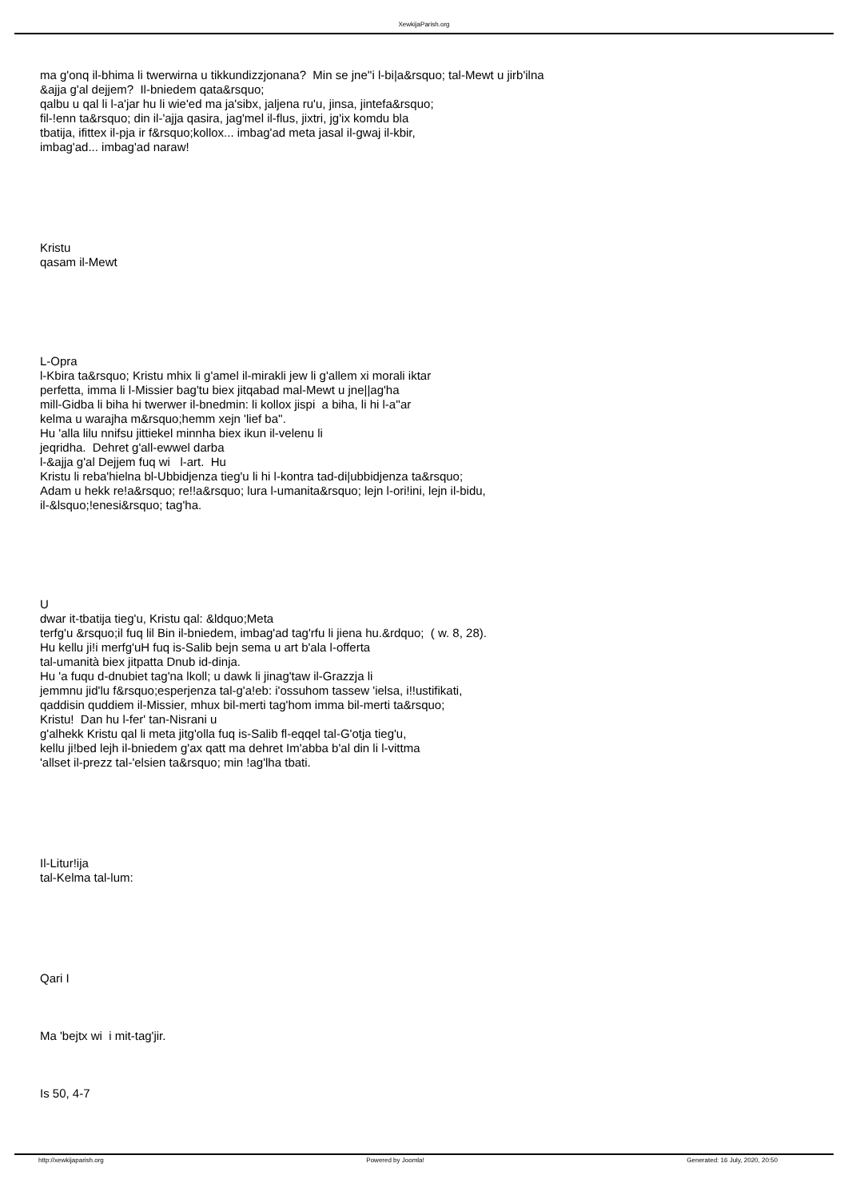XewkijaParish.org
ma g'onq il-bhima li twerwirna u tikkundizzjonana? Min se jne''i l-bi|a&rsquo; tal-Mewt u jirb'ilna
&ajja g'al dejjem? Il-bniedem qata&rsquo;
qalbu u qal li l-a'jar hu li wie'ed ma ja'sibx, jaljena ru'u, jinsa, jintefa&rsquo;
fil-!enn ta&rsquo; din il-'ajja qasira, jag'mel il-flus, jixtri, jg'ix komdu bla
tbatija, ifittex il-pja ir f&rsquo;kollox... imbag'ad meta jasal il-gwaj il-kbir,
imbag'ad... imbag'ad naraw!
Kristu
qasam il-Mewt
L-Opra
l-Kbira ta&rsquo; Kristu mhix li g'amel il-mirakli jew li g'allem xi morali iktar
perfetta, imma li l-Missier bag'tu biex jitqabad mal-Mewt u jne||ag'ha
mill-Gidba li biha hi twerwer il-bnedmin: li kollox jispi a biha, li hi l-a''ar
kelma u warajha m&rsquo;hemm xejn 'lief ba''.
Hu 'alla lilu nnifsu jittiekel minnha biex ikun il-velenu li
jeqridha. Dehret g'all-ewwel darba
l-&ajja g'al Dejjem fuq wi l-art. Hu
Kristu li reba'hielna bl-Ubbidjenza tieg'u li hi l-kontra tad-di|ubbidjenza ta&rsquo;
Adam u hekk re!a&rsquo; re!!a&rsquo; lura l-umanita&rsquo; lejn l-ori!ini, lejn il-bidu,
il-&lsquo;!enesi&rsquo; tag'ha.
U
dwar it-tbatija tieg'u, Kristu qal: &ldquo;Meta
terfg'u &rsquo;il fuq lil Bin il-bniedem, imbag'ad tag'rfu li jiena hu.&rdquo; ( w. 8, 28).
Hu kellu ji!i merfg'uH fuq is-Salib bejn sema u art b'ala l-offerta
tal-umanità biex jitpatta Dnub id-dinja.
Hu 'a fuqu d-dnubiet tag'na lkoll; u dawk li jinag'taw il-Grazzja li
jemmnu jid'lu f&rsquo;esperjenza tal-g'a!eb: i'ossuhom tassew 'ielsa, i!!ustifikati,
qaddisin quddiem il-Missier, mhux bil-merti tag'hom imma bil-merti ta&rsquo;
Kristu! Dan hu l-fer' tan-Nisrani u
g'alhekk Kristu qal li meta jitg'olla fuq is-Salib fl-eqqel tal-G'otja tieg'u,
kellu ji!bed lejh il-bniedem g'ax qatt ma dehret Im'abba b'al din li l-vittma
'allset il-prezz tal-'elsien ta&rsquo; min !ag'lha tbati.
Il-Litur!ija
tal-Kelma tal-lum:
Qari I
Ma 'bejtx wi i mit-tag'jir.
Is 50, 4-7
http://xewkijaparish.org Powered by Joomla! Generated: 16 July, 2020, 20:50